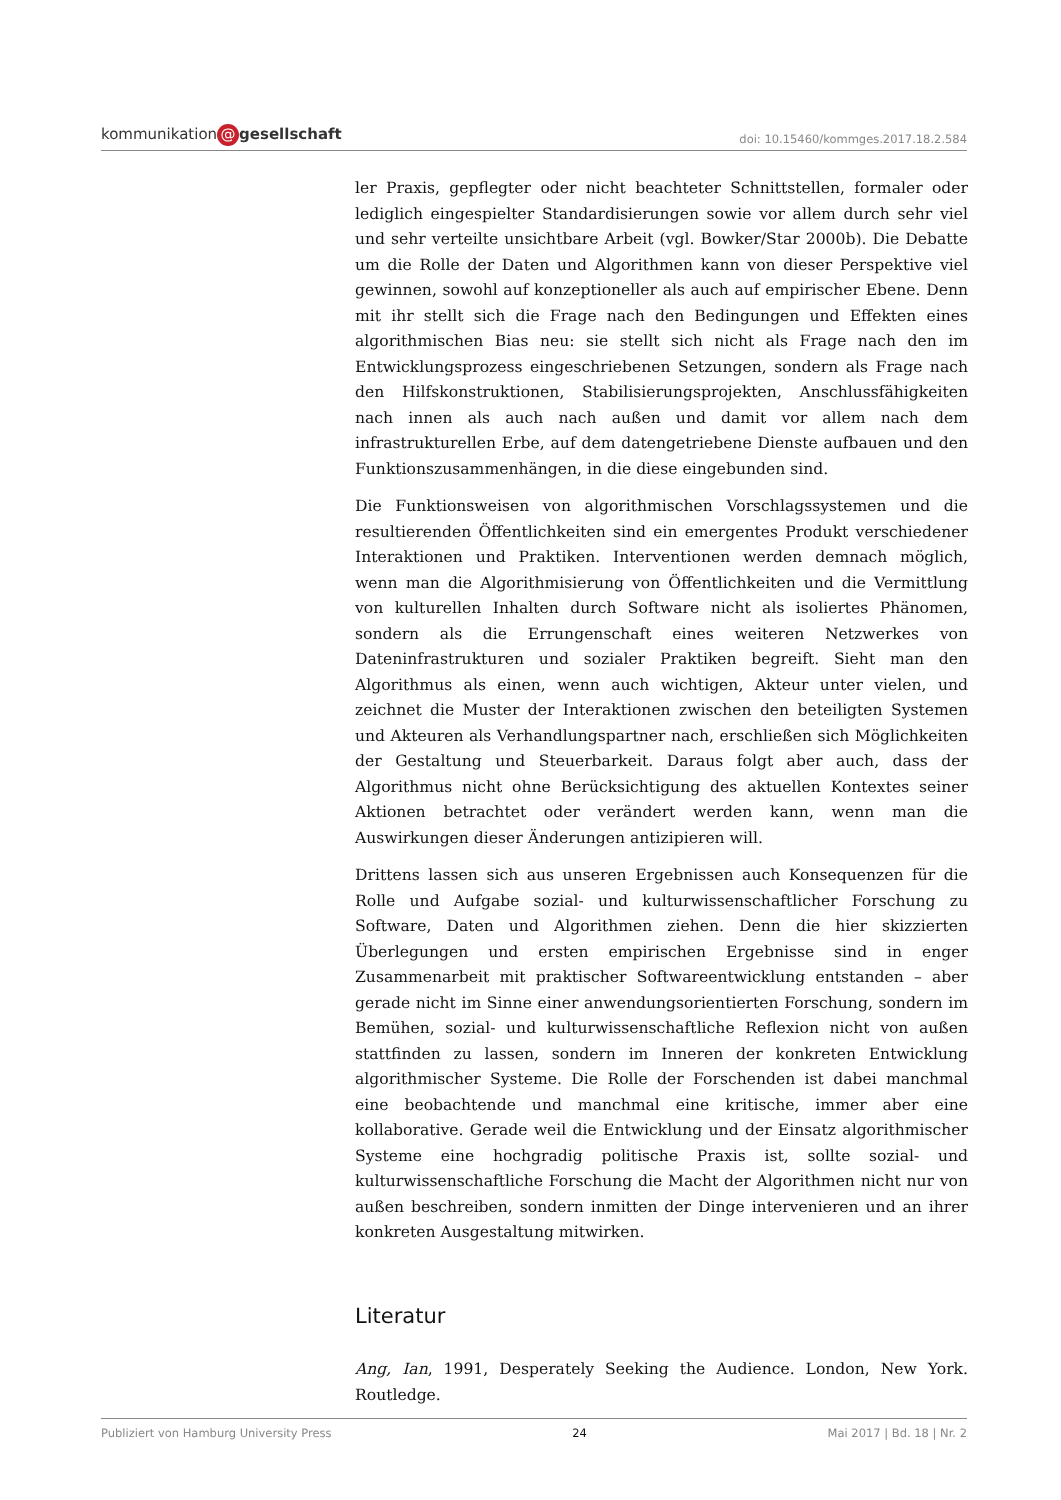kommunikation @ gesellschaft
doi: 10.15460/kommges.2017.18.2.584
ler Praxis, gepflegter oder nicht beachteter Schnittstellen, formaler oder lediglich eingespielter Standardisierungen sowie vor allem durch sehr viel und sehr verteilte unsichtbare Arbeit (vgl. Bowker/Star 2000b). Die Debatte um die Rolle der Daten und Algorithmen kann von dieser Perspektive viel gewinnen, sowohl auf konzeptioneller als auch auf empirischer Ebene. Denn mit ihr stellt sich die Frage nach den Bedingungen und Effekten eines algorithmischen Bias neu: sie stellt sich nicht als Frage nach den im Entwicklungsprozess eingeschriebenen Setzungen, sondern als Frage nach den Hilfskonstruktionen, Stabilisierungsprojekten, Anschlussfähigkeiten nach innen als auch nach außen und damit vor allem nach dem infrastrukturellen Erbe, auf dem datengetriebene Dienste aufbauen und den Funktionszusammenhängen, in die diese eingebunden sind.
Die Funktionsweisen von algorithmischen Vorschlagssystemen und die resultierenden Öffentlichkeiten sind ein emergentes Produkt verschiedener Interaktionen und Praktiken. Interventionen werden demnach möglich, wenn man die Algorithmisierung von Öffentlichkeiten und die Vermittlung von kulturellen Inhalten durch Software nicht als isoliertes Phänomen, sondern als die Errungenschaft eines weiteren Netzwerkes von Dateninfrastrukturen und sozialer Praktiken begreift. Sieht man den Algorithmus als einen, wenn auch wichtigen, Akteur unter vielen, und zeichnet die Muster der Interaktionen zwischen den beteiligten Systemen und Akteuren als Verhandlungspartner nach, erschließen sich Möglichkeiten der Gestaltung und Steuerbarkeit. Daraus folgt aber auch, dass der Algorithmus nicht ohne Berücksichtigung des aktuellen Kontextes seiner Aktionen betrachtet oder verändert werden kann, wenn man die Auswirkungen dieser Änderungen antizipieren will.
Drittens lassen sich aus unseren Ergebnissen auch Konsequenzen für die Rolle und Aufgabe sozial- und kulturwissenschaftlicher Forschung zu Software, Daten und Algorithmen ziehen. Denn die hier skizzierten Überlegungen und ersten empirischen Ergebnisse sind in enger Zusammenarbeit mit praktischer Softwareentwicklung entstanden – aber gerade nicht im Sinne einer anwendungsorientierten Forschung, sondern im Bemühen, sozial- und kulturwissenschaftliche Reflexion nicht von außen stattfinden zu lassen, sondern im Inneren der konkreten Entwicklung algorithmischer Systeme. Die Rolle der Forschenden ist dabei manchmal eine beobachtende und manchmal eine kritische, immer aber eine kollaborative. Gerade weil die Entwicklung und der Einsatz algorithmischer Systeme eine hochgradig politische Praxis ist, sollte sozial- und kulturwissenschaftliche Forschung die Macht der Algorithmen nicht nur von außen beschreiben, sondern inmitten der Dinge intervenieren und an ihrer konkreten Ausgestaltung mitwirken.
Literatur
Ang, Ian, 1991, Desperately Seeking the Audience. London, New York. Routledge.
Publiziert von Hamburg University Press 24 Mai 2017 | Bd. 18 | Nr. 2